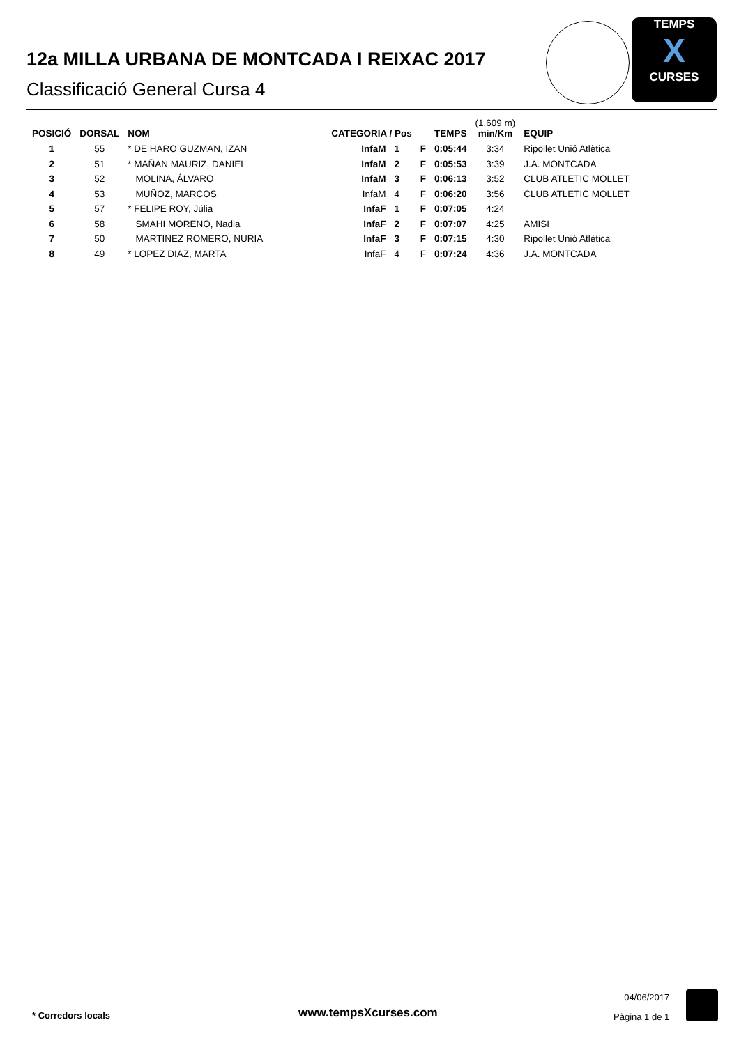12a MILLA URBANA DE MONTCADA I REIXAC 2017
Classificació General Cursa 4
TEMPS
X
CURSES
| POSICIÓ | DORSAL | NOM | CATEGORIA / Pos | | | TEMPS | (1.609 m) min/Km | EQUIP |
| --- | --- | --- | --- | --- | --- | --- | --- | --- |
| 1 | 55 | * DE HARO GUZMAN, IZAN | InfaM | 1 | F | 0:05:44 | 3:34 | Ripollet Unió Atlètica |
| 2 | 51 | * MAÑAN MAURIZ, DANIEL | InfaM | 2 | F | 0:05:53 | 3:39 | J.A. MONTCADA |
| 3 | 52 | MOLINA, ÁLVARO | InfaM | 3 | F | 0:06:13 | 3:52 | CLUB ATLETIC MOLLET |
| 4 | 53 | MUÑOZ, MARCOS | InfaM | 4 | F | 0:06:20 | 3:56 | CLUB ATLETIC MOLLET |
| 5 | 57 | * FELIPE ROY, Júlia | InfaF | 1 | F | 0:07:05 | 4:24 | |
| 6 | 58 | SMAHI MORENO, Nadia | InfaF | 2 | F | 0:07:07 | 4:25 | AMISI |
| 7 | 50 | MARTINEZ ROMERO, NURIA | InfaF | 3 | F | 0:07:15 | 4:30 | Ripollet Unió Atlètica |
| 8 | 49 | * LOPEZ DIAZ, MARTA | InfaF | 4 | F | 0:07:24 | 4:36 | J.A. MONTCADA |
* Corredors locals www.tempsXcurses.com
04/06/2017
Pàgina 1 de 1